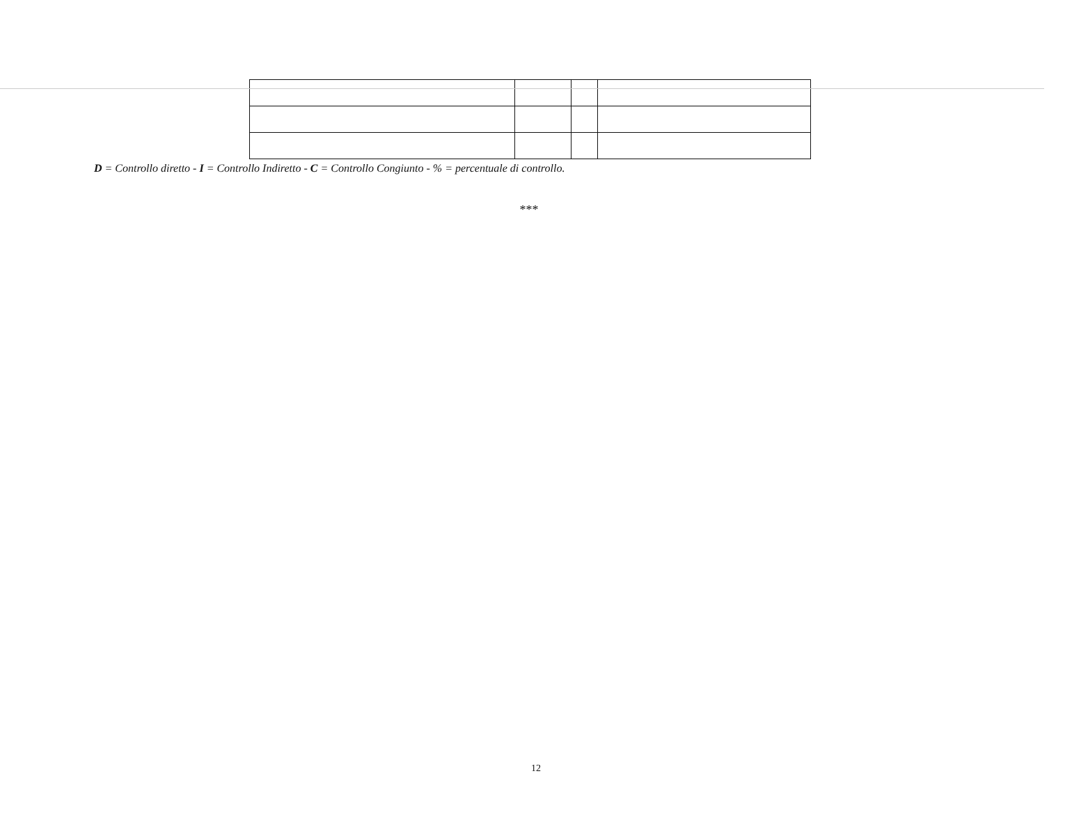D = Controllo diretto - I = Controllo Indiretto - C = Controllo Congiunto - % = percentuale di controllo.
***
12